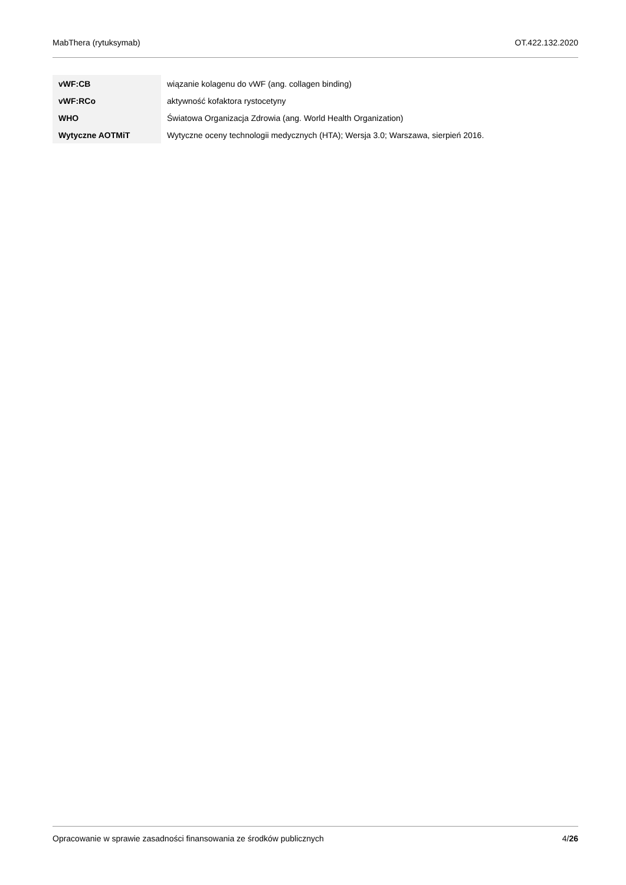MabThera (rytuksymab) OT.422.132.2020
| vWF:CB | wiązanie kolagenu do vWF (ang. collagen binding) |
| vWF:RCo | aktywność kofaktora rystocetyny |
| WHO | Światowa Organizacja Zdrowia (ang. World Health Organization) |
| Wytyczne AOTMiT | Wytyczne oceny technologii medycznych (HTA); Wersja 3.0; Warszawa, sierpień 2016. |
Opracowanie w sprawie zasadności finansowania ze środków publicznych 4/26